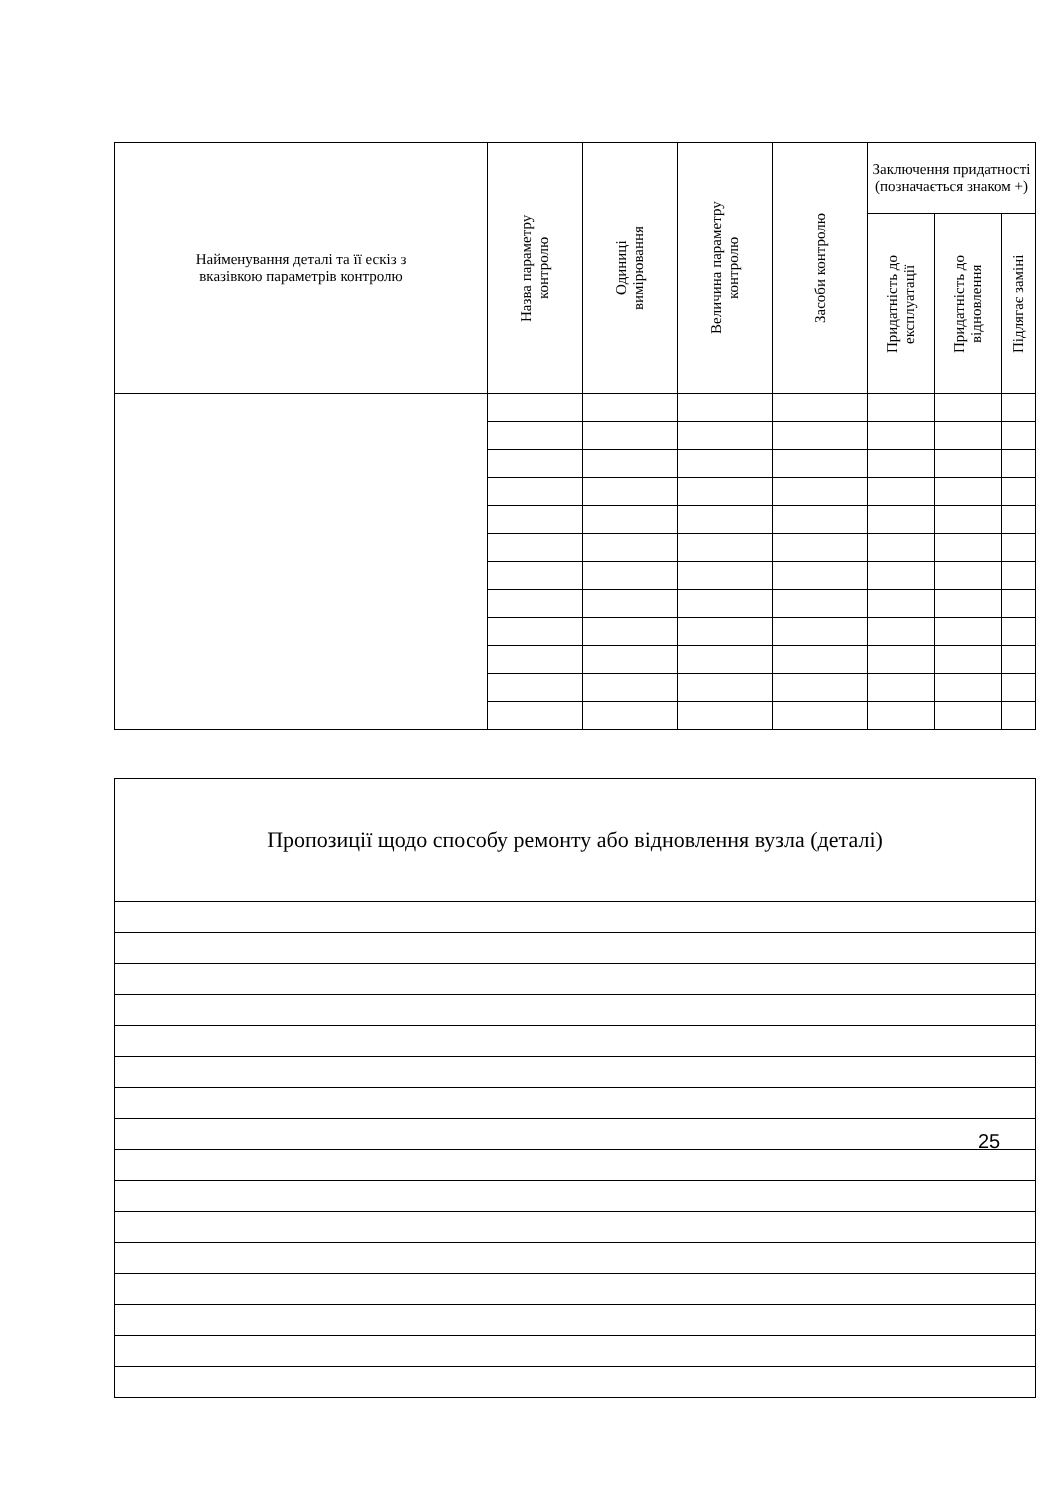| Найменування деталі та її ескіз з вказівкою параметрів контролю | Назва параметру контролю | Одиниці вимірювання | Величина параметру контролю | Засоби контролю | Заключення придатності (позначається знаком +) | | |
| --- | --- | --- | --- | --- | --- | --- | --- |
| | | | | | Придатність до експлуатації | Придатність до відновлення | Підлягає заміні |
| Пропозиції щодо способу ремонту або відновлення вузла (деталі) |
| --- |
25